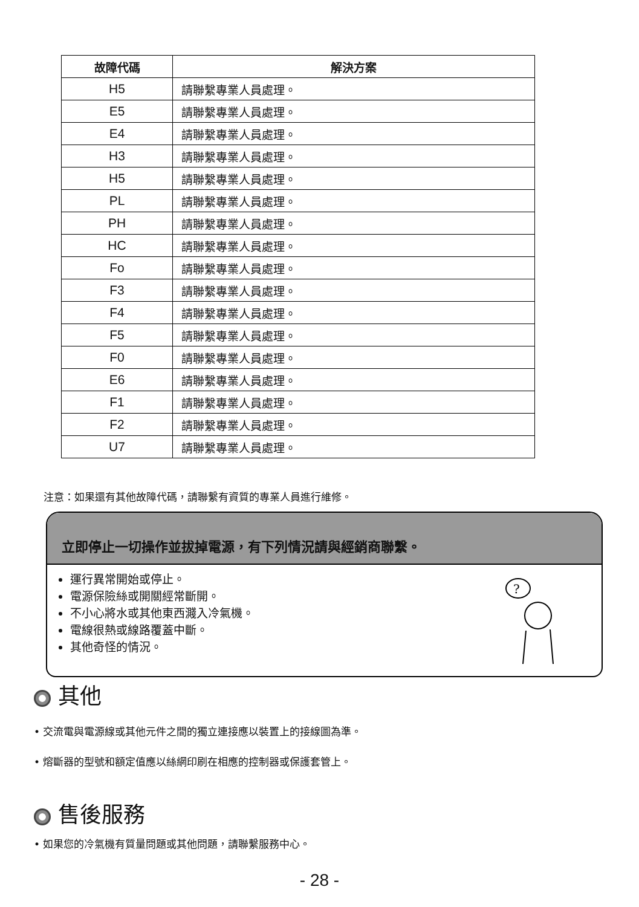| 故障代碼 | 解決方案 |
| --- | --- |
| H5 | 請聯繫專業人員處理。 |
| E5 | 請聯繫專業人員處理。 |
| E4 | 請聯繫專業人員處理。 |
| H3 | 請聯繫專業人員處理。 |
| H5 | 請聯繫專業人員處理。 |
| PL | 請聯繫專業人員處理。 |
| PH | 請聯繫專業人員處理。 |
| HC | 請聯繫專業人員處理。 |
| Fo | 請聯繫專業人員處理。 |
| F3 | 請聯繫專業人員處理。 |
| F4 | 請聯繫專業人員處理。 |
| F5 | 請聯繫專業人員處理。 |
| F0 | 請聯繫專業人員處理。 |
| E6 | 請聯繫專業人員處理。 |
| F1 | 請聯繫專業人員處理。 |
| F2 | 請聯繫專業人員處理。 |
| U7 | 請聯繫專業人員處理。 |
注意：如果還有其他故障代碼，請聯繫有資質的專業人員進行維修。
立即停止一切操作並拔掉電源，有下列情況請與經銷商聯繫。
運行異常開始或停止。
電源保險絲或開關經常斷開。
不小心將水或其他東西濺入冷氣機。
電線很熱或線路覆蓋中斷。
其他奇怪的情況。
?
其他
• 交流電與電源線或其他元件之間的獨立連接應以裝置上的接線圖為準。
• 熔斷器的型號和額定值應以絲網印刷在相應的控制器或保護套管上。
售後服務
• 如果您的冷氣機有質量問題或其他問題，請聯繫服務中心。
- 28 -